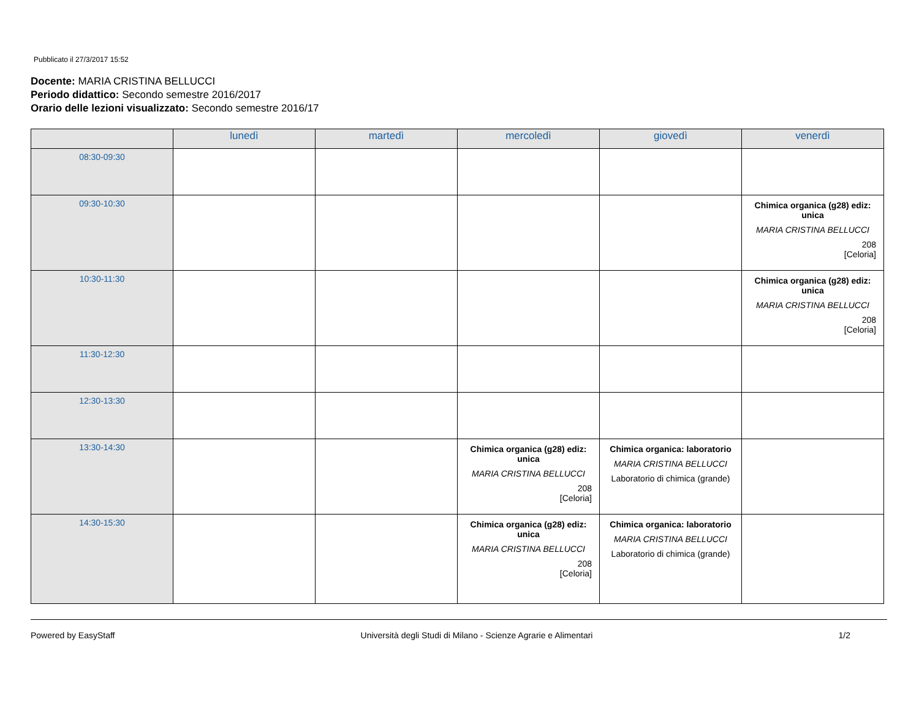Pubblicato il 27/3/2017 15:52
Docente: MARIA CRISTINA BELLUCCI
Periodo didattico: Secondo semestre 2016/2017
Orario delle lezioni visualizzato: Secondo semestre 2016/17
| | lunedì | martedì | mercoledì | giovedì | venerdì |
| --- | --- | --- | --- | --- | --- |
| 08:30-09:30 | | | | | |
| 09:30-10:30 | | | | | Chimica organica (g28) ediz: unica MARIA CRISTINA BELLUCCI 208 [Celoria] |
| 10:30-11:30 | | | | | Chimica organica (g28) ediz: unica MARIA CRISTINA BELLUCCI 208 [Celoria] |
| 11:30-12:30 | | | | | |
| 12:30-13:30 | | | | | |
| 13:30-14:30 | | | Chimica organica (g28) ediz: unica MARIA CRISTINA BELLUCCI 208 [Celoria] | Chimica organica: laboratorio MARIA CRISTINA BELLUCCI Laboratorio di chimica (grande) | |
| 14:30-15:30 | | | Chimica organica (g28) ediz: unica MARIA CRISTINA BELLUCCI 208 [Celoria] | Chimica organica: laboratorio MARIA CRISTINA BELLUCCI Laboratorio di chimica (grande) | |
Powered by EasyStaff Università degli Studi di Milano - Scienze Agrarie e Alimentari 1/2